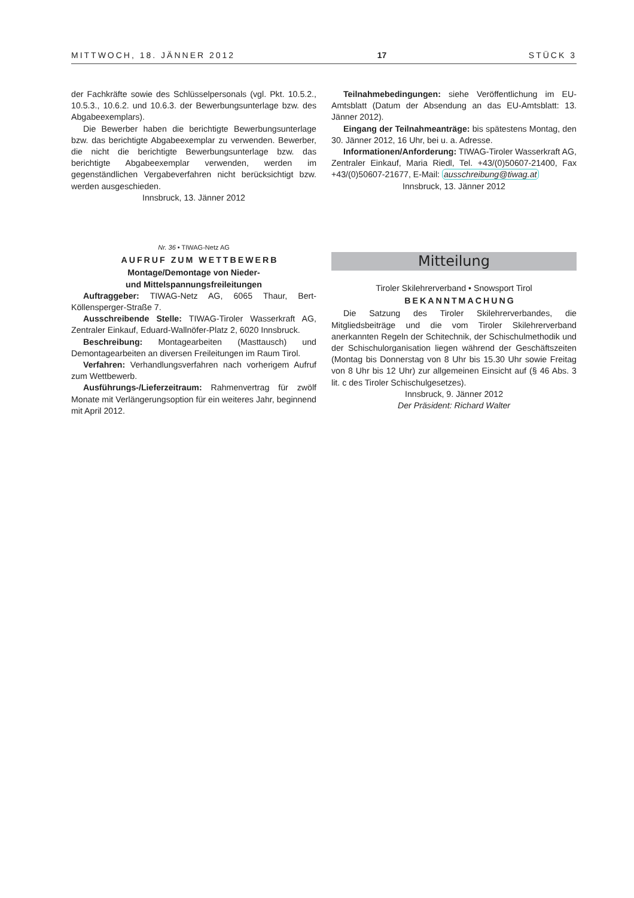MITTWOCH, 18. JÄNNER 2012 17 STÜCK 3
der Fachkräfte sowie des Schlüsselpersonals (vgl. Pkt. 10.5.2., 10.5.3., 10.6.2. und 10.6.3. der Bewerbungsunterlage bzw. des Abgabeexemplars).
Die Bewerber haben die berichtigte Bewerbungsunterlage bzw. das berichtigte Abgabeexemplar zu verwenden. Bewerber, die nicht die berichtigte Bewerbungsunterlage bzw. das berichtigte Abgabeexemplar verwenden, werden im gegenständlichen Vergabeverfahren nicht berücksichtigt bzw. werden ausgeschieden.
Innsbruck, 13. Jänner 2012
Nr. 36 • TIWAG-Netz AG
AUFRUF ZUM WETTBEWERB
Montage/Demontage von Nieder-
und Mittelspannungsfreileitungen
Auftraggeber: TIWAG-Netz AG, 6065 Thaur, Bert-Köllensperger-Straße 7.
Ausschreibende Stelle: TIWAG-Tiroler Wasserkraft AG, Zentraler Einkauf, Eduard-Wallnöfer-Platz 2, 6020 Innsbruck.
Beschreibung: Montagearbeiten (Masttausch) und Demontagearbeiten an diversen Freileitungen im Raum Tirol.
Verfahren: Verhandlungsverfahren nach vorherigem Aufruf zum Wettbewerb.
Ausführungs-/Lieferzeitraum: Rahmenvertrag für zwölf Monate mit Verlängerungsoption für ein weiteres Jahr, beginnend mit April 2012.
Teilnahmebedingungen: siehe Veröffentlichung im EU-Amtsblatt (Datum der Absendung an das EU-Amtsblatt: 13. Jänner 2012).
Eingang der Teilnahmeanträge: bis spätestens Montag, den 30. Jänner 2012, 16 Uhr, bei u. a. Adresse.
Informationen/Anforderung: TIWAG-Tiroler Wasserkraft AG, Zentraler Einkauf, Maria Riedl, Tel. +43/(0)50607-21400, Fax +43/(0)50607-21677, E-Mail: ausschreibung@tiwag.at
Innsbruck, 13. Jänner 2012
Mitteilung
Tiroler Skilehrerverband • Snowsport Tirol
BEKANNTMACHUNG
Die Satzung des Tiroler Skilehrerverbandes, die Mitgliedsbeiträge und die vom Tiroler Skilehrerverband anerkannten Regeln der Schitechnik, der Schischulmethodik und der Schischulorganisation liegen während der Geschäftszeiten (Montag bis Donnerstag von 8 Uhr bis 15.30 Uhr sowie Freitag von 8 Uhr bis 12 Uhr) zur allgemeinen Einsicht auf (§ 46 Abs. 3 lit. c des Tiroler Schischulgesetzes).
Innsbruck, 9. Jänner 2012
Der Präsident: Richard Walter